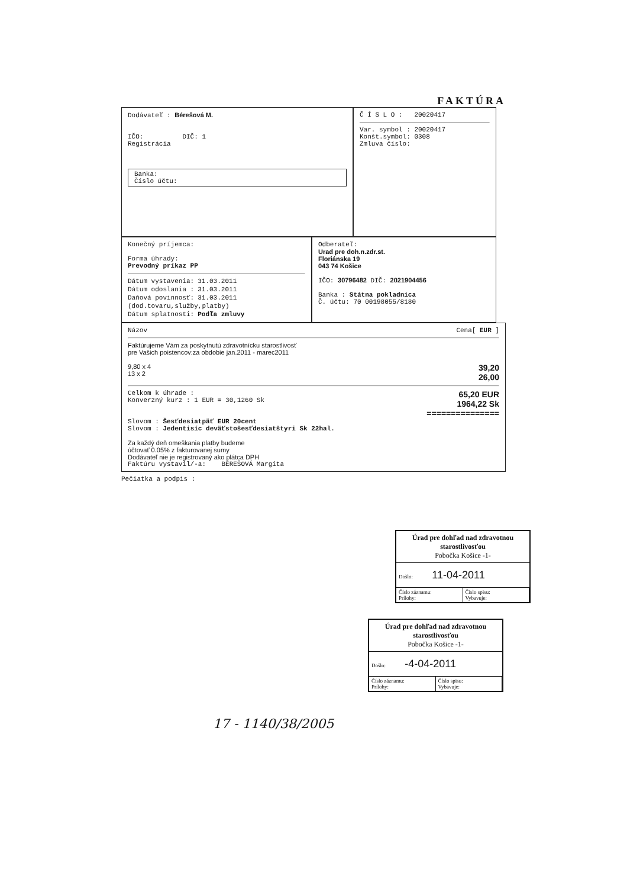FAKTÚRA
Dodávateľ : Bérešová M.
IČO: DIČ: 1
Registrácia
Banka:
Číslo účtu:
Č Í S L O : 20020417
Var. symbol : 20020417
Konšt.symbol: 0308
Zmluva číslo:
Konečný príjemca:
Forma úhrady:
Prevodný príkaz PP
| Dátum vystavenia: | 31.03.2011 |
| Dátum odoslania : | 31.03.2011 |
| Daňová povinnosť: | 31.03.2011 |
| (dod.tovaru,služby,platby) | |
| Dátum splatnosti: | Podľa zmluvy |
Odberateľ:
Urad pre doh.n.zdr.st.
Floriánska 19
043 74 Košice
IČO: 30796482 DIČ: 2021904456
Banka : Státna pokladnica
Č. účtu: 70 00198055/8180
Názov Cena[ EUR ]
Faktúrujeme Vám za poskytnutú zdravotnícku starostlivosť
pre Vašich poistencov:za obdobie jan.2011 - marec2011
9,80 x 4
13 x 2 39,20
26,00
Celkom k úhrade :
Konverzný kurz : 1 EUR = 30,1260 Sk 65,20 EUR
1964,22 Sk
===============
Slovom : Šesťdesiatpäť EUR 20cent
Slovom : Jedentisíc deväťstošesťdesiatštyri Sk 22hal.
Za každý deň omeškania platby budeme
účtovať 0.05% z fakturovanej sumy
Dodávateľ nie je registrovaný ako plátca DPH
Faktúru vystavil/-a: BÉREŠOVÁ Margita
Pečiatka a podpis :
Úrad pre dohľad nad zdravotnou starostlivosťou
Pobočka Košice -1-
Došlo: 11-04-2011
Číslo záznamu:
Prílohy:
Číslo spisu:
Vybavuje:
Úrad pre dohľad nad zdravotnou starostlivosťou
Pobočka Košice -1-
Došlo: -4-04-2011
Číslo záznamu:
Prílohy:
Číslo spisu:
Vybavuje:
17 - 1140/38/2005